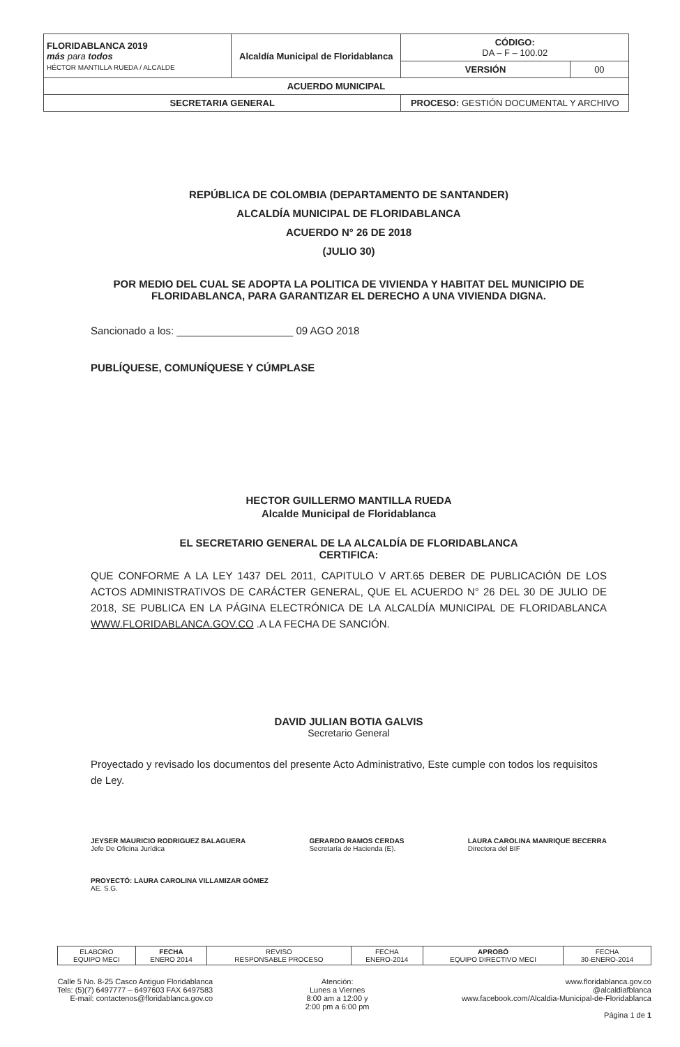| FLORIDABLANCA 2019 más para todos HÉCTOR MANTILLA RUEDA / ALCALDE | Alcaldía Municipal de Floridablanca | CÓDIGO: DA – F – 100.02 | |
| | | VERSIÓN | 00 |
| ACUERDO MUNICIPAL | | | |
| SECRETARIA GENERAL | | PROCESO: GESTIÓN DOCUMENTAL Y ARCHIVO | |
REPÚBLICA DE COLOMBIA (DEPARTAMENTO DE SANTANDER)
ALCALDÍA MUNICIPAL DE FLORIDABLANCA
ACUERDO N° 26 DE 2018
(JULIO 30)
POR MEDIO DEL CUAL SE ADOPTA LA POLITICA DE VIVIENDA Y HABITAT DEL MUNICIPIO DE FLORIDABLANCA, PARA GARANTIZAR EL DERECHO A UNA VIVIENDA DIGNA.
Sancionado a los: ____________________ 09 AGO 2018
PUBLÍQUESE, COMUNÍQUESE Y CÚMPLASE
HECTOR GUILLERMO MANTILLA RUEDA
Alcalde Municipal de Floridablanca
EL SECRETARIO GENERAL DE LA ALCALDÍA DE FLORIDABLANCA
CERTIFICA:
QUE CONFORME A LA LEY 1437 DEL 2011, CAPITULO V ART.65 DEBER DE PUBLICACIÓN DE LOS ACTOS ADMINISTRATIVOS DE CARÁCTER GENERAL, QUE EL ACUERDO N° 26 DEL 30 DE JULIO DE 2018, SE PUBLICA EN LA PÁGINA ELECTRÓNICA DE LA ALCALDÍA MUNICIPAL DE FLORIDABLANCA WWW.FLORIDABLANCA.GOV.CO .A LA FECHA DE SANCIÓN.
DAVID JULIAN BOTIA GALVIS
Secretario General
Proyectado y revisado los documentos del presente Acto Administrativo, Este cumple con todos los requisitos de Ley.
JEYSER MAURICIO RODRIGUEZ BALAGUERA
Jefe De Oficina Jurídica
GERARDO RAMOS CERDAS
Secretaría de Hacienda (E).
LAURA CAROLINA MANRIQUE BECERRA
Directora del BIF
PROYECTÓ: LAURA CAROLINA VILLAMIZAR GÓMEZ
AE. S.G.
| ELABORO EQUIPO MECI | FECHA ENERO 2014 | REVISO RESPONSABLE PROCESO | FECHA ENERO-2014 | APROBÓ EQUIPO DIRECTIVO MECI | FECHA 30-ENERO-2014 |
Calle 5 No. 8-25 Casco Antiguo Floridablanca
Tels: (5)(7) 6497777 – 6497603 FAX 6497583
E-mail: contactenos@floridablanca.gov.co
Atención:
Lunes a Viernes
8:00 am a 12:00 y
2:00 pm a 6:00 pm
www.floridablanca.gov.co
@alcaldiafblanca
www.facebook.com/Alcaldia-Municipal-de-Floridablanca
Página 1 de 1